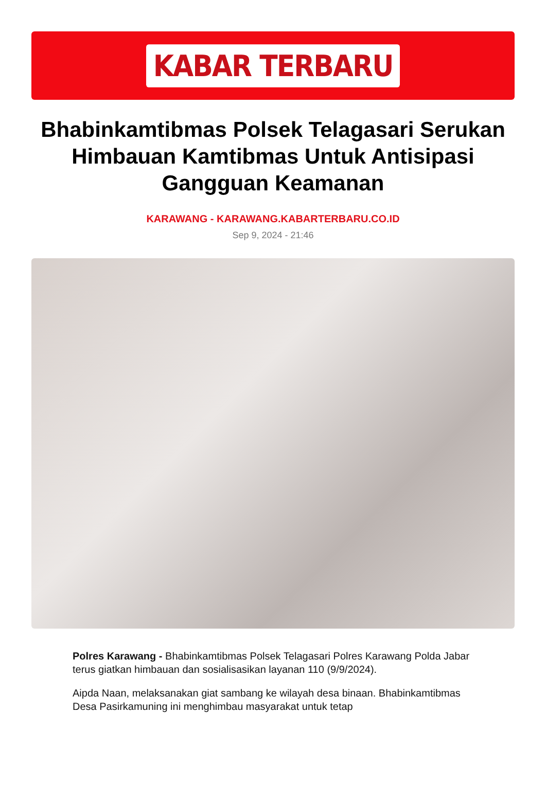KABAR TERBARU
Bhabinkamtibmas Polsek Telagasari Serukan Himbauan Kamtibmas Untuk Antisipasi Gangguan Keamanan
KARAWANG - KARAWANG.KABARTERBARU.CO.ID
Sep 9, 2024 - 21:46
Polres Karawang - Bhabinkamtibmas Polsek Telagasari Polres Karawang Polda Jabar terus giatkan himbauan dan sosialisasikan layanan 110 (9/9/2024).
Aipda Naan, melaksanakan giat sambang ke wilayah desa binaan. Bhabinkamtibmas Desa Pasirkamuning ini menghimbau masyarakat untuk tetap